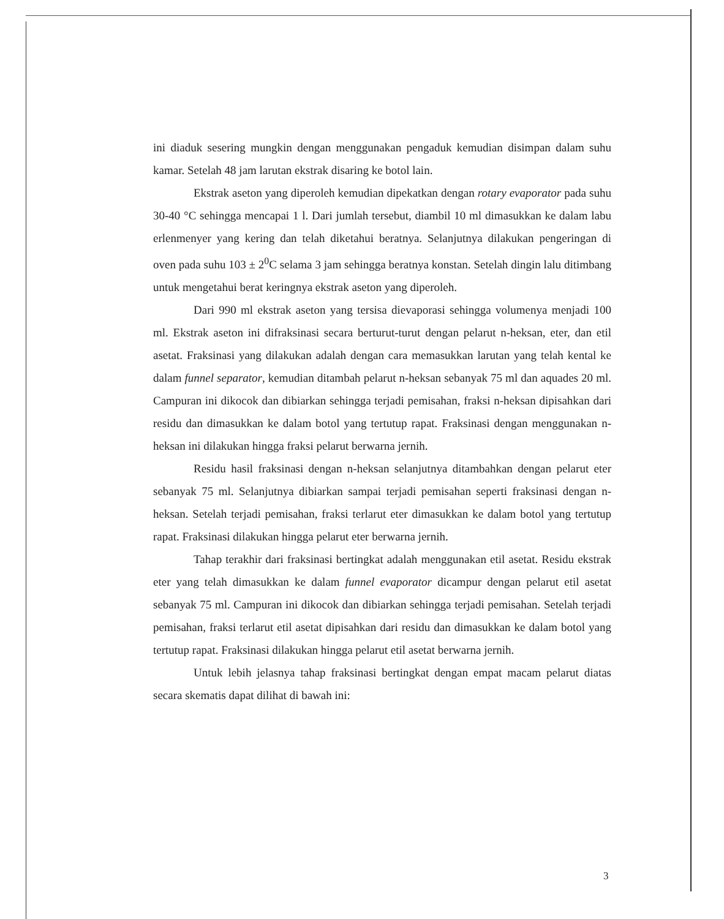ini diaduk sesering mungkin dengan menggunakan pengaduk kemudian disimpan dalam suhu kamar. Setelah 48 jam larutan ekstrak disaring ke botol lain.
Ekstrak aseton yang diperoleh kemudian dipekatkan dengan rotary evaporator pada suhu 30-40 °C sehingga mencapai 1 l. Dari jumlah tersebut, diambil 10 ml dimasukkan ke dalam labu erlenmenyer yang kering dan telah diketahui beratnya. Selanjutnya dilakukan pengeringan di oven pada suhu 103 ± 2<sup>0</sup>C selama 3 jam sehingga beratnya konstan. Setelah dingin lalu ditimbang untuk mengetahui berat keringnya ekstrak aseton yang diperoleh.
Dari 990 ml ekstrak aseton yang tersisa dievaporasi sehingga volumenya menjadi 100 ml. Ekstrak aseton ini difraksinasi secara berturut-turut dengan pelarut n-heksan, eter, dan etil asetat. Fraksinasi yang dilakukan adalah dengan cara memasukkan larutan yang telah kental ke dalam funnel separator, kemudian ditambah pelarut n-heksan sebanyak 75 ml dan aquades 20 ml. Campuran ini dikocok dan dibiarkan sehingga terjadi pemisahan, fraksi n-heksan dipisahkan dari residu dan dimasukkan ke dalam botol yang tertutup rapat. Fraksinasi dengan menggunakan n-heksan ini dilakukan hingga fraksi pelarut berwarna jernih.
Residu hasil fraksinasi dengan n-heksan selanjutnya ditambahkan dengan pelarut eter sebanyak 75 ml. Selanjutnya dibiarkan sampai terjadi pemisahan seperti fraksinasi dengan n-heksan. Setelah terjadi pemisahan, fraksi terlarut eter dimasukkan ke dalam botol yang tertutup rapat. Fraksinasi dilakukan hingga pelarut eter berwarna jernih.
Tahap terakhir dari fraksinasi bertingkat adalah menggunakan etil asetat. Residu ekstrak eter yang telah dimasukkan ke dalam funnel evaporator dicampur dengan pelarut etil asetat sebanyak 75 ml. Campuran ini dikocok dan dibiarkan sehingga terjadi pemisahan. Setelah terjadi pemisahan, fraksi terlarut etil asetat dipisahkan dari residu dan dimasukkan ke dalam botol yang tertutup rapat. Fraksinasi dilakukan hingga pelarut etil asetat berwarna jernih.
Untuk lebih jelasnya tahap fraksinasi bertingkat dengan empat macam pelarut diatas secara skematis dapat dilihat di bawah ini:
3